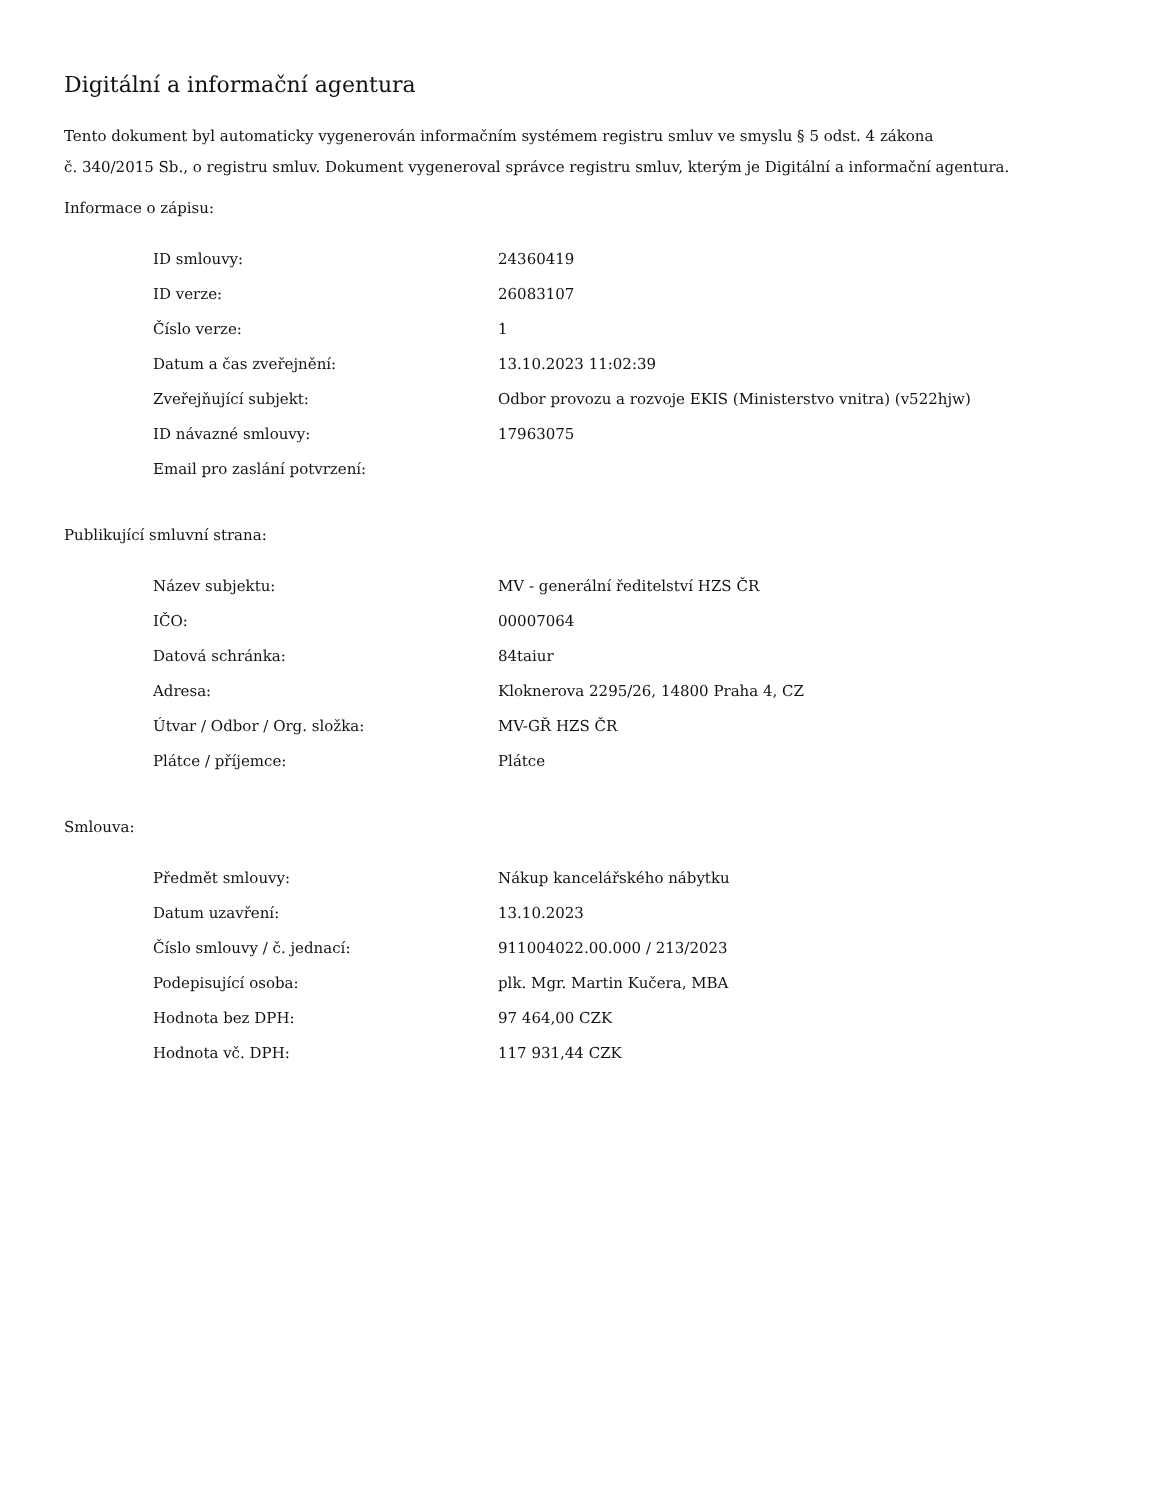Digitální a informační agentura
Tento dokument byl automaticky vygenerován informačním systémem registru smluv ve smyslu § 5 odst. 4 zákona
č. 340/2015 Sb., o registru smluv. Dokument vygeneroval správce registru smluv, kterým je Digitální a informační agentura.
Informace o zápisu:
| ID smlouvy: | 24360419 |
| ID verze: | 26083107 |
| Číslo verze: | 1 |
| Datum a čas zveřejnění: | 13.10.2023 11:02:39 |
| Zveřejňující subjekt: | Odbor provozu a rozvoje EKIS (Ministerstvo vnitra) (v522hjw) |
| ID návazné smlouvy: | 17963075 |
| Email pro zaslání potvrzení: | |
Publikující smluvní strana:
| Název subjektu: | MV - generální ředitelství HZS ČR |
| IČO: | 00007064 |
| Datová schránka: | 84taiur |
| Adresa: | Kloknerova 2295/26, 14800 Praha 4, CZ |
| Útvar / Odbor / Org. složka: | MV-GŘ HZS ČR |
| Plátce / příjemce: | Plátce |
Smlouva:
| Předmět smlouvy: | Nákup kancelářského nábytku |
| Datum uzavření: | 13.10.2023 |
| Číslo smlouvy / č. jednací: | 911004022.00.000 / 213/2023 |
| Podepisující osoba: | plk. Mgr. Martin Kučera, MBA |
| Hodnota bez DPH: | 97 464,00 CZK |
| Hodnota vč. DPH: | 117 931,44 CZK |